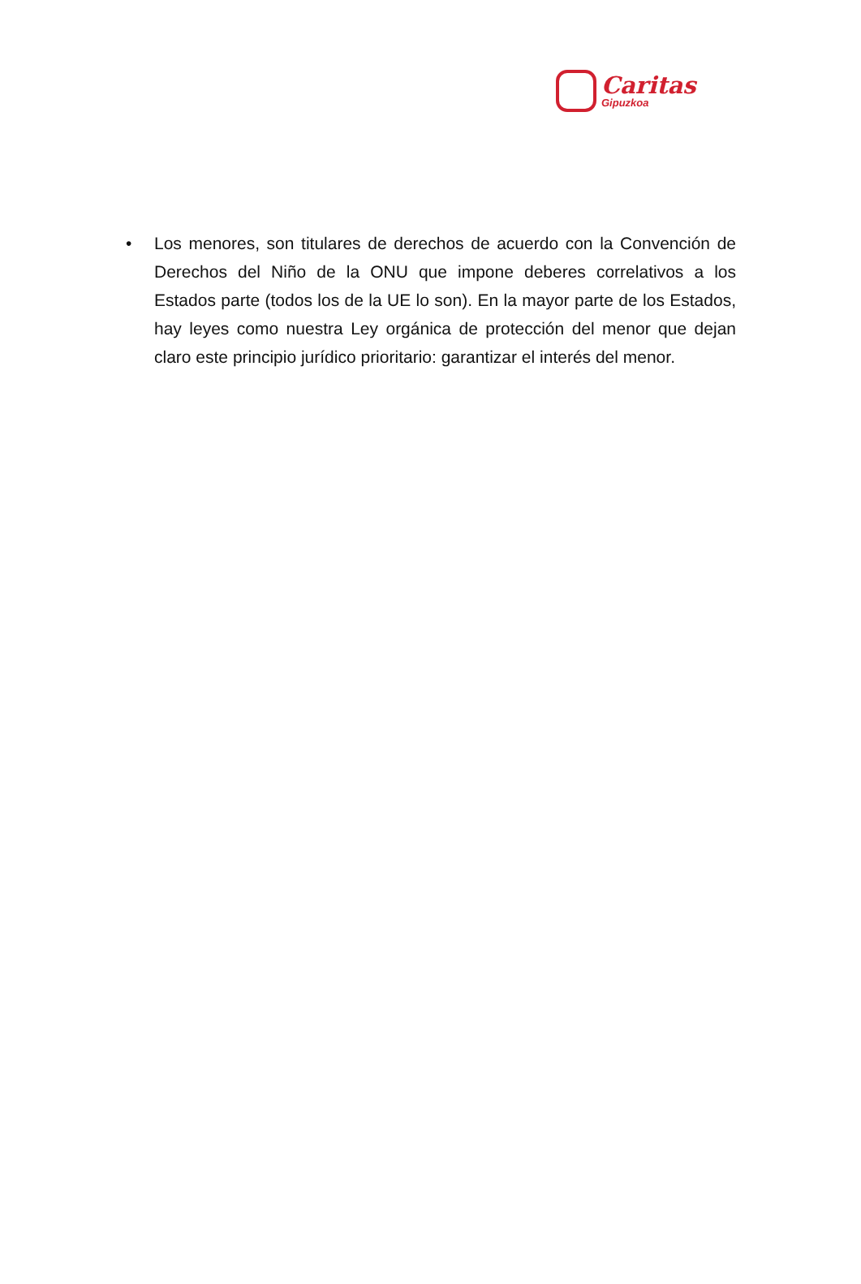Caritas
Gipuzkoa
• Los menores, son titulares de derechos de acuerdo con la Convención de Derechos del Niño de la ONU que impone deberes correlativos a los Estados parte (todos los de la UE lo son). En la mayor parte de los Estados, hay leyes como nuestra Ley orgánica de protección del menor que dejan claro este principio jurídico prioritario: garantizar el interés del menor.